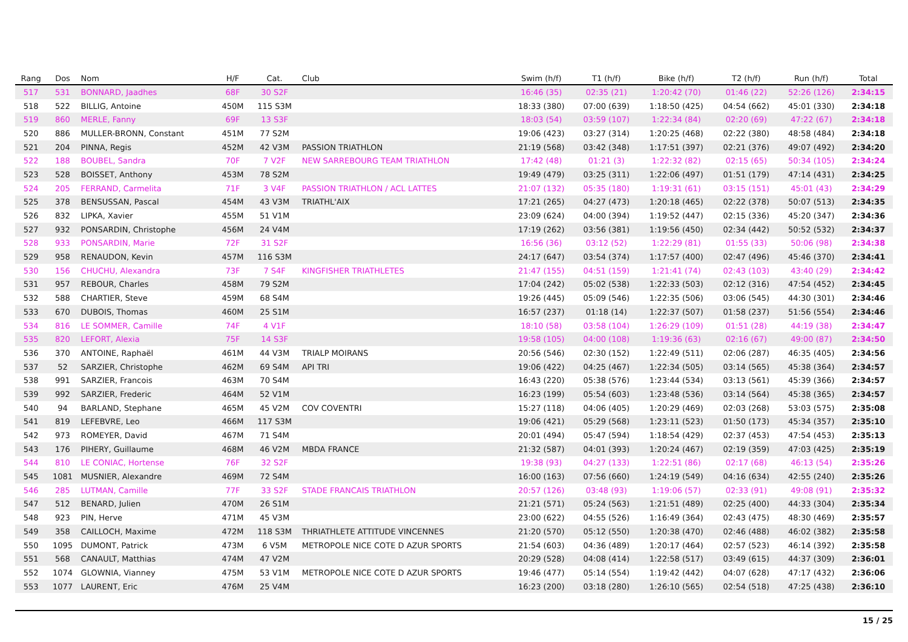| Rang | Dos | Nom | H/F | Cat. | Club | Swim (h/f) | T1 (h/f) | Bike (h/f) | T2 (h/f) | Run (h/f) | Total |
| --- | --- | --- | --- | --- | --- | --- | --- | --- | --- | --- | --- |
| 517 | 531 | BONNARD, Jaadhes | 68F | 30 S2F | | 16:46 (35) | 02:35 (21) | 1:20:42 (70) | 01:46 (22) | 52:26 (126) | 2:34:15 |
| 518 | 522 | BILLIG, Antoine | 450M | 115 S3M | | 18:33 (380) | 07:00 (639) | 1:18:50 (425) | 04:54 (662) | 45:01 (330) | 2:34:18 |
| 519 | 860 | MERLE, Fanny | 69F | 13 S3F | | 18:03 (54) | 03:59 (107) | 1:22:34 (84) | 02:20 (69) | 47:22 (67) | 2:34:18 |
| 520 | 886 | MULLER-BRONN, Constant | 451M | 77 S2M | | 19:06 (423) | 03:27 (314) | 1:20:25 (468) | 02:22 (380) | 48:58 (484) | 2:34:18 |
| 521 | 204 | PINNA, Regis | 452M | 42 V3M | PASSION TRIATHLON | 21:19 (568) | 03:42 (348) | 1:17:51 (397) | 02:21 (376) | 49:07 (492) | 2:34:20 |
| 522 | 188 | BOUBEL, Sandra | 70F | 7 V2F | NEW SARREBOURG TEAM TRIATHLON | 17:42 (48) | 01:21 (3) | 1:22:32 (82) | 02:15 (65) | 50:34 (105) | 2:34:24 |
| 523 | 528 | BOISSET, Anthony | 453M | 78 S2M | | 19:49 (479) | 03:25 (311) | 1:22:06 (497) | 01:51 (179) | 47:14 (431) | 2:34:25 |
| 524 | 205 | FERRAND, Carmelita | 71F | 3 V4F | PASSION TRIATHLON / ACL LATTES | 21:07 (132) | 05:35 (180) | 1:19:31 (61) | 03:15 (151) | 45:01 (43) | 2:34:29 |
| 525 | 378 | BENSUSSAN, Pascal | 454M | 43 V3M | TRIATHL'AIX | 17:21 (265) | 04:27 (473) | 1:20:18 (465) | 02:22 (378) | 50:07 (513) | 2:34:35 |
| 526 | 832 | LIPKA, Xavier | 455M | 51 V1M | | 23:09 (624) | 04:00 (394) | 1:19:52 (447) | 02:15 (336) | 45:20 (347) | 2:34:36 |
| 527 | 932 | PONSARDIN, Christophe | 456M | 24 V4M | | 17:19 (262) | 03:56 (381) | 1:19:56 (450) | 02:34 (442) | 50:52 (532) | 2:34:37 |
| 528 | 933 | PONSARDIN, Marie | 72F | 31 S2F | | 16:56 (36) | 03:12 (52) | 1:22:29 (81) | 01:55 (33) | 50:06 (98) | 2:34:38 |
| 529 | 958 | RENAUDON, Kevin | 457M | 116 S3M | | 24:17 (647) | 03:54 (374) | 1:17:57 (400) | 02:47 (496) | 45:46 (370) | 2:34:41 |
| 530 | 156 | CHUCHU, Alexandra | 73F | 7 S4F | KINGFISHER TRIATHLETES | 21:47 (155) | 04:51 (159) | 1:21:41 (74) | 02:43 (103) | 43:40 (29) | 2:34:42 |
| 531 | 957 | REBOUR, Charles | 458M | 79 S2M | | 17:04 (242) | 05:02 (538) | 1:22:33 (503) | 02:12 (316) | 47:54 (452) | 2:34:45 |
| 532 | 588 | CHARTIER, Steve | 459M | 68 S4M | | 19:26 (445) | 05:09 (546) | 1:22:35 (506) | 03:06 (545) | 44:30 (301) | 2:34:46 |
| 533 | 670 | DUBOIS, Thomas | 460M | 25 S1M | | 16:57 (237) | 01:18 (14) | 1:22:37 (507) | 01:58 (237) | 51:56 (554) | 2:34:46 |
| 534 | 816 | LE SOMMER, Camille | 74F | 4 V1F | | 18:10 (58) | 03:58 (104) | 1:26:29 (109) | 01:51 (28) | 44:19 (38) | 2:34:47 |
| 535 | 820 | LEFORT, Alexia | 75F | 14 S3F | | 19:58 (105) | 04:00 (108) | 1:19:36 (63) | 02:16 (67) | 49:00 (87) | 2:34:50 |
| 536 | 370 | ANTOINE, Raphaël | 461M | 44 V3M | TRIALP MOIRANS | 20:56 (546) | 02:30 (152) | 1:22:49 (511) | 02:06 (287) | 46:35 (405) | 2:34:56 |
| 537 | 52 | SARZIER, Christophe | 462M | 69 S4M | API TRI | 19:06 (422) | 04:25 (467) | 1:22:34 (505) | 03:14 (565) | 45:38 (364) | 2:34:57 |
| 538 | 991 | SARZIER, Francois | 463M | 70 S4M | | 16:43 (220) | 05:38 (576) | 1:23:44 (534) | 03:13 (561) | 45:39 (366) | 2:34:57 |
| 539 | 992 | SARZIER, Frederic | 464M | 52 V1M | | 16:23 (199) | 05:54 (603) | 1:23:48 (536) | 03:14 (564) | 45:38 (365) | 2:34:57 |
| 540 | 94 | BARLAND, Stephane | 465M | 45 V2M | COV COVENTRI | 15:27 (118) | 04:06 (405) | 1:20:29 (469) | 02:03 (268) | 53:03 (575) | 2:35:08 |
| 541 | 819 | LEFEBVRE, Leo | 466M | 117 S3M | | 19:06 (421) | 05:29 (568) | 1:23:11 (523) | 01:50 (173) | 45:34 (357) | 2:35:10 |
| 542 | 973 | ROMEYER, David | 467M | 71 S4M | | 20:01 (494) | 05:47 (594) | 1:18:54 (429) | 02:37 (453) | 47:54 (453) | 2:35:13 |
| 543 | 176 | PIHERY, Guillaume | 468M | 46 V2M | MBDA FRANCE | 21:32 (587) | 04:01 (393) | 1:20:24 (467) | 02:19 (359) | 47:03 (425) | 2:35:19 |
| 544 | 810 | LE CONIAC, Hortense | 76F | 32 S2F | | 19:38 (93) | 04:27 (133) | 1:22:51 (86) | 02:17 (68) | 46:13 (54) | 2:35:26 |
| 545 | 1081 | MUSNIER, Alexandre | 469M | 72 S4M | | 16:00 (163) | 07:56 (660) | 1:24:19 (549) | 04:16 (634) | 42:55 (240) | 2:35:26 |
| 546 | 285 | LUTMAN, Camille | 77F | 33 S2F | STADE FRANCAIS TRIATHLON | 20:57 (126) | 03:48 (93) | 1:19:06 (57) | 02:33 (91) | 49:08 (91) | 2:35:32 |
| 547 | 512 | BENARD, Julien | 470M | 26 S1M | | 21:21 (571) | 05:24 (563) | 1:21:51 (489) | 02:25 (400) | 44:33 (304) | 2:35:34 |
| 548 | 923 | PIN, Herve | 471M | 45 V3M | | 23:00 (622) | 04:55 (526) | 1:16:49 (364) | 02:43 (475) | 48:30 (469) | 2:35:57 |
| 549 | 358 | CAILLOCH, Maxime | 472M | 118 S3M | THRIATHLETE ATTITUDE VINCENNES | 21:20 (570) | 05:12 (550) | 1:20:38 (470) | 02:46 (488) | 46:02 (382) | 2:35:58 |
| 550 | 1095 | DUMONT, Patrick | 473M | 6 V5M | METROPOLE NICE COTE D AZUR SPORTS | 21:54 (603) | 04:36 (489) | 1:20:17 (464) | 02:57 (523) | 46:14 (392) | 2:35:58 |
| 551 | 568 | CANAULT, Matthias | 474M | 47 V2M | | 20:29 (528) | 04:08 (414) | 1:22:58 (517) | 03:49 (615) | 44:37 (309) | 2:36:01 |
| 552 | 1074 | GLOWNIA, Vianney | 475M | 53 V1M | METROPOLE NICE COTE D AZUR SPORTS | 19:46 (477) | 05:14 (554) | 1:19:42 (442) | 04:07 (628) | 47:17 (432) | 2:36:06 |
| 553 | 1077 | LAURENT, Eric | 476M | 25 V4M | | 16:23 (200) | 03:18 (280) | 1:26:10 (565) | 02:54 (518) | 47:25 (438) | 2:36:10 |
15 / 25